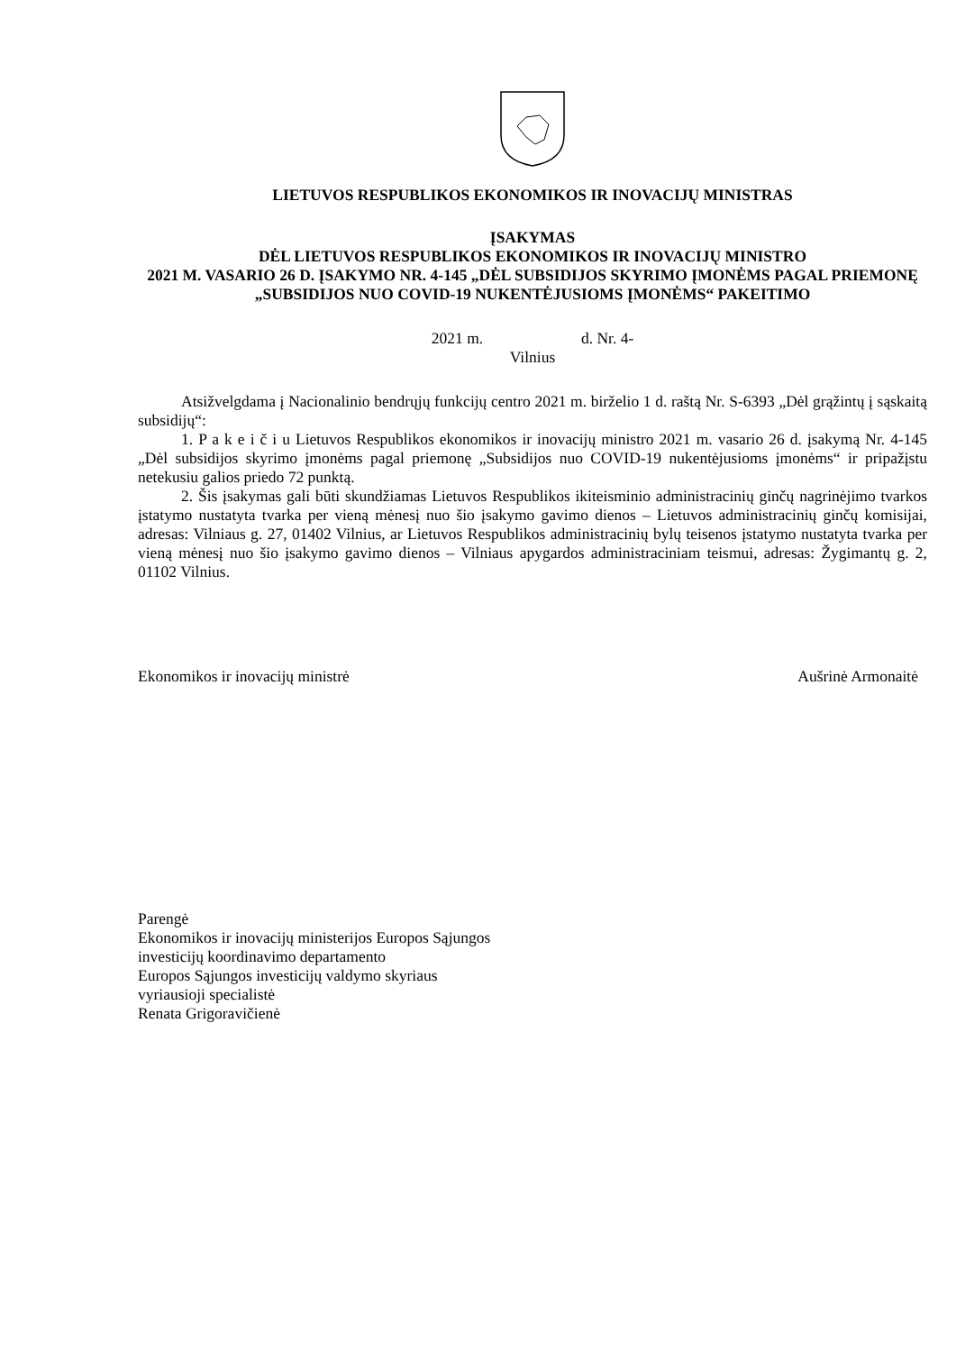LIETUVOS RESPUBLIKOS EKONOMIKOS IR INOVACIJŲ MINISTRAS
ĮSAKYMAS
DĖL LIETUVOS RESPUBLIKOS EKONOMIKOS IR INOVACIJŲ MINISTRO
2021 M. VASARIO 26 D. ĮSAKYMO NR. 4-145 „DĖL SUBSIDIJOS SKYRIMO ĮMONĖMS PAGAL PRIEMONĘ „SUBSIDIJOS NUO COVID-19 NUKENTĖJUSIOMS ĮMONĖMS“ PAKEITIMO
2021 m. d. Nr. 4-
Vilnius
Atsižvelgdama į Nacionalinio bendrųjų funkcijų centro 2021 m. birželio 1 d. raštą Nr. S-6393 „Dėl grąžintų į sąskaitą subsidijų“:
1. P a k e i č i u Lietuvos Respublikos ekonomikos ir inovacijų ministro 2021 m. vasario 26 d. įsakymą Nr. 4-145 „Dėl subsidijos skyrimo įmonėms pagal priemonę „Subsidijos nuo COVID-19 nukentėjusioms įmonėms“ ir pripažįstu netekusiu galios priedo 72 punktą.
2. Šis įsakymas gali būti skundžiamas Lietuvos Respublikos ikiteisminio administracinių ginčų nagrinėjimo tvarkos įstatymo nustatyta tvarka per vieną mėnesį nuo šio įsakymo gavimo dienos – Lietuvos administracinių ginčų komisijai, adresas: Vilniaus g. 27, 01402 Vilnius, ar Lietuvos Respublikos administracinių bylų teisenos įstatymo nustatyta tvarka per vieną mėnesį nuo šio įsakymo gavimo dienos – Vilniaus apygardos administraciniam teismui, adresas: Žygimantų g. 2, 01102 Vilnius.
Ekonomikos ir inovacijų ministrė Aušrinė Armonaitė
Parengė
Ekonomikos ir inovacijų ministerijos Europos Sąjungos
investicijų koordinavimo departamento
Europos Sąjungos investicijų valdymo skyriaus
vyriausioji specialistė
Renata Grigoravičienė